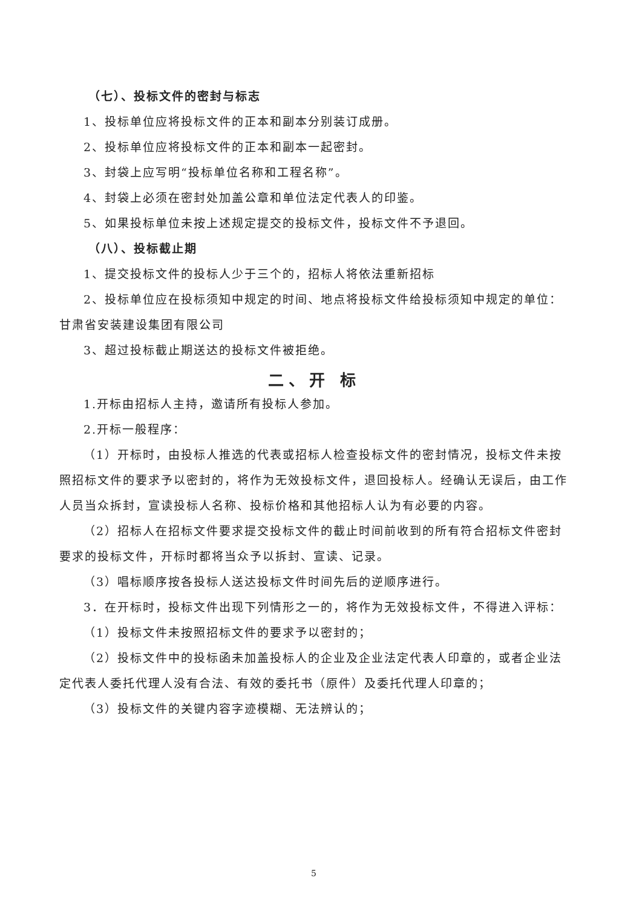（七）、投标文件的密封与标志
1、投标单位应将投标文件的正本和副本分别装订成册。
2、投标单位应将投标文件的正本和副本一起密封。
3、封袋上应写明“投标单位名称和工程名称”。
4、封袋上必须在密封处加盖公章和单位法定代表人的印鉴。
5、如果投标单位未按上述规定提交的投标文件，投标文件不予退回。
（八）、投标截止期
1、提交投标文件的投标人少于三个的，招标人将依法重新招标
2、投标单位应在投标须知中规定的时间、地点将投标文件给投标须知中规定的单位：甘肃省安装建设集团有限公司
3、超过投标截止期送达的投标文件被拒绝。
二、开 标
1.开标由招标人主持，邀请所有投标人参加。
2.开标一般程序：
（1）开标时，由投标人推选的代表或招标人检查投标文件的密封情况，投标文件未按照招标文件的要求予以密封的，将作为无效投标文件，退回投标人。经确认无误后，由工作人员当众拆封，宣读投标人名称、投标价格和其他招标人认为有必要的内容。
（2）招标人在招标文件要求提交投标文件的截止时间前收到的所有符合招标文件密封要求的投标文件，开标时都将当众予以拆封、宣读、记录。
（3）唱标顺序按各投标人送达投标文件时间先后的逆顺序进行。
3．在开标时，投标文件出现下列情形之一的，将作为无效投标文件，不得进入评标：
（1）投标文件未按照招标文件的要求予以密封的；
（2）投标文件中的投标函未加盖投标人的企业及企业法定代表人印章的，或者企业法定代表人委托代理人没有合法、有效的委托书（原件）及委托代理人印章的；
（3）投标文件的关键内容字迹模糊、无法辨认的；
5